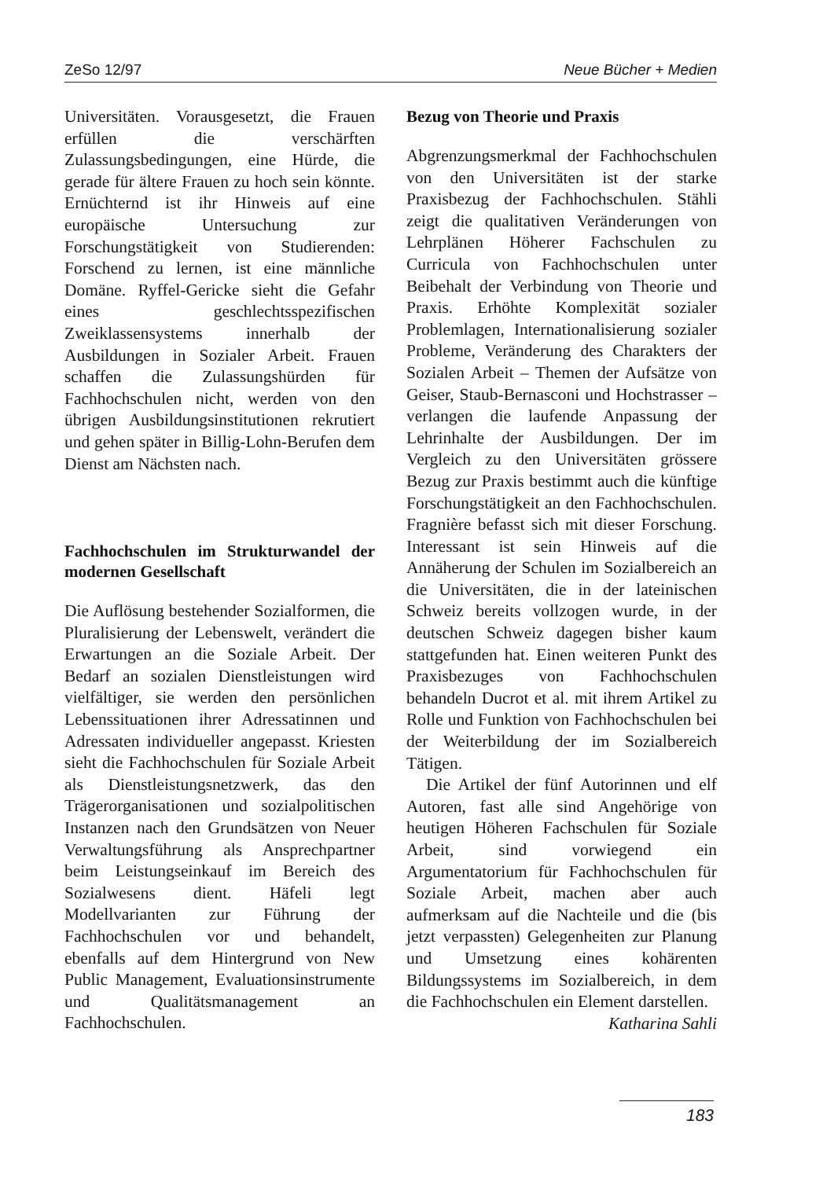ZeSo 12/97 Neue Bücher + Medien
Universitäten. Vorausgesetzt, die Frauen erfüllen die verschärften Zulassungsbedingungen, eine Hürde, die gerade für ältere Frauen zu hoch sein könnte. Ernüchternd ist ihr Hinweis auf eine europäische Untersuchung zur Forschungstätigkeit von Studierenden: Forschend zu lernen, ist eine männliche Domäne. Ryffel-Gericke sieht die Gefahr eines geschlechtsspezifischen Zweiklassensystems innerhalb der Ausbildungen in Sozialer Arbeit. Frauen schaffen die Zulassungshürden für Fachhochschulen nicht, werden von den übrigen Ausbildungsinstitutionen rekrutiert und gehen später in Billig-Lohn-Berufen dem Dienst am Nächsten nach.
Fachhochschulen im Strukturwandel der modernen Gesellschaft
Die Auflösung bestehender Sozialformen, die Pluralisierung der Lebenswelt, verändert die Erwartungen an die Soziale Arbeit. Der Bedarf an sozialen Dienstleistungen wird vielfältiger, sie werden den persönlichen Lebenssituationen ihrer Adressatinnen und Adressaten individueller angepasst. Kriesten sieht die Fachhochschulen für Soziale Arbeit als Dienstleistungsnetzwerk, das den Trägerorganisationen und sozialpolitischen Instanzen nach den Grundsätzen von Neuer Verwaltungsführung als Ansprechpartner beim Leistungseinkauf im Bereich des Sozialwesens dient. Häfeli legt Modellvarianten zur Führung der Fachhochschulen vor und behandelt, ebenfalls auf dem Hintergrund von New Public Management, Evaluationsinstrumente und Qualitätsmanagement an Fachhochschulen.
Bezug von Theorie und Praxis
Abgrenzungsmerkmal der Fachhochschulen von den Universitäten ist der starke Praxisbezug der Fachhochschulen. Stähli zeigt die qualitativen Veränderungen von Lehrplänen Höherer Fachschulen zu Curricula von Fachhochschulen unter Beibehalt der Verbindung von Theorie und Praxis. Erhöhte Komplexität sozialer Problemlagen, Internationalisierung sozialer Probleme, Veränderung des Charakters der Sozialen Arbeit – Themen der Aufsätze von Geiser, Staub-Bernasconi und Hochstrasser – verlangen die laufende Anpassung der Lehrinhalte der Ausbildungen. Der im Vergleich zu den Universitäten grössere Bezug zur Praxis bestimmt auch die künftige Forschungstätigkeit an den Fachhochschulen. Fragnière befasst sich mit dieser Forschung. Interessant ist sein Hinweis auf die Annäherung der Schulen im Sozialbereich an die Universitäten, die in der lateinischen Schweiz bereits vollzogen wurde, in der deutschen Schweiz dagegen bisher kaum stattgefunden hat. Einen weiteren Punkt des Praxisbezuges von Fachhochschulen behandeln Ducrot et al. mit ihrem Artikel zu Rolle und Funktion von Fachhochschulen bei der Weiterbildung der im Sozialbereich Tätigen.
Die Artikel der fünf Autorinnen und elf Autoren, fast alle sind Angehörige von heutigen Höheren Fachschulen für Soziale Arbeit, sind vorwiegend ein Argumentatorium für Fachhochschulen für Soziale Arbeit, machen aber auch aufmerksam auf die Nachteile und die (bis jetzt verpassten) Gelegenheiten zur Planung und Umsetzung eines kohärenten Bildungssystems im Sozialbereich, in dem die Fachhochschulen ein Element darstellen. Katharina Sahli
183